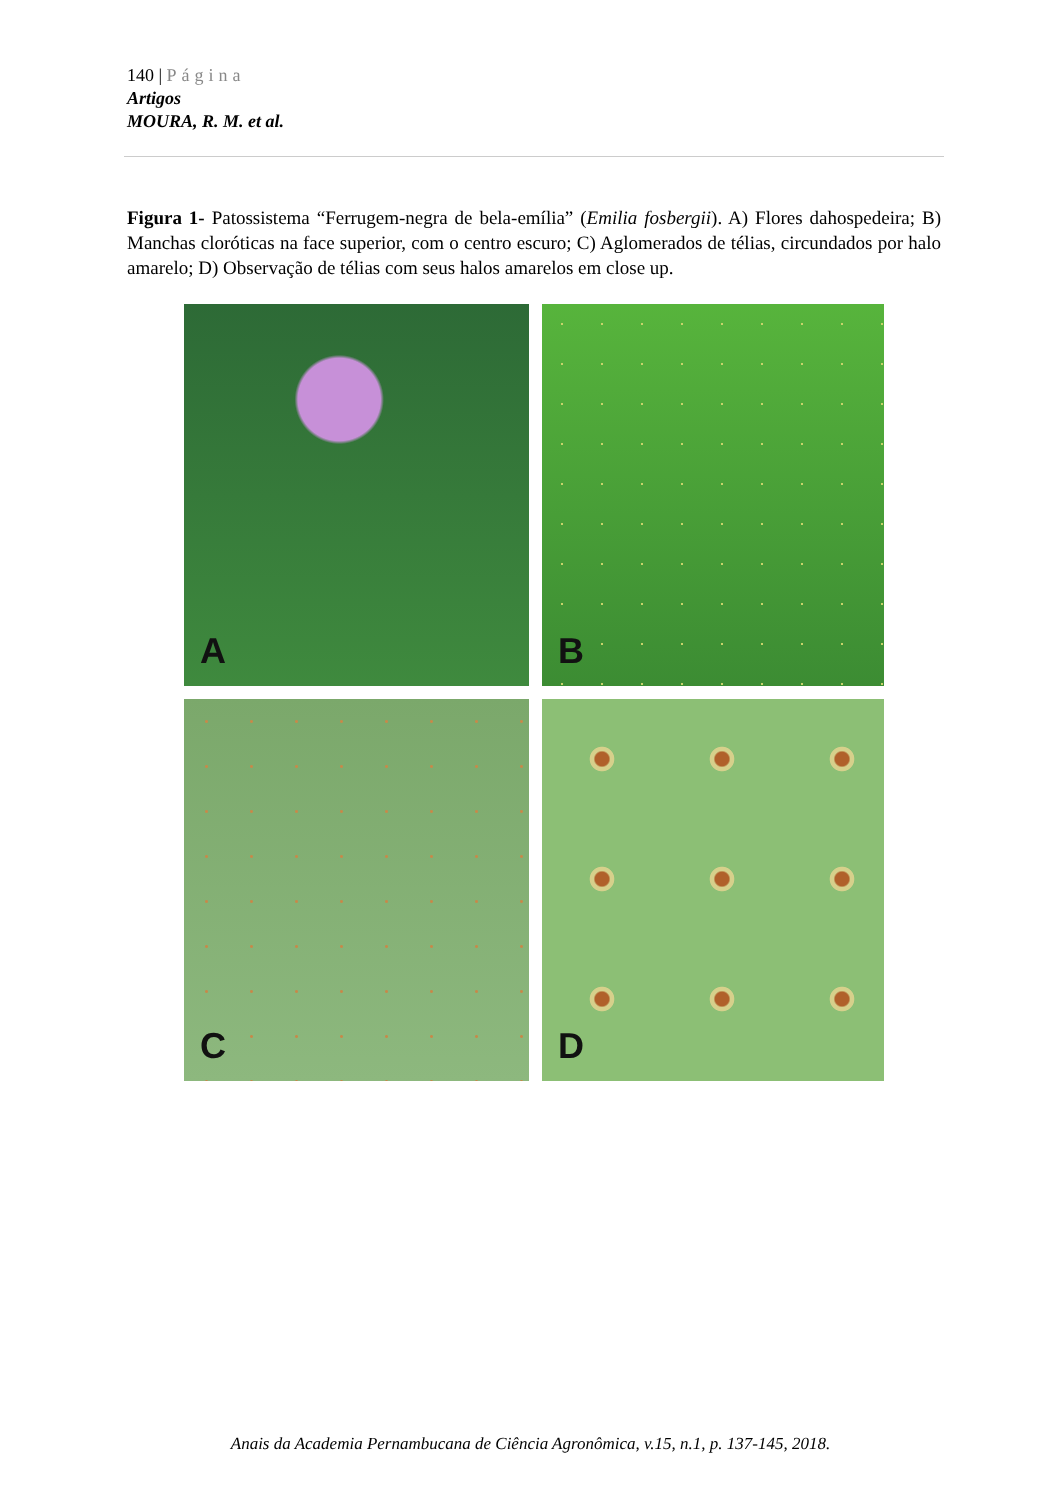140 | Página
Artigos
MOURA, R. M. et al.
Figura 1- Patossistema “Ferrugem-negra de bela-emília” (Emilia fosbergii). A) Flores dahospedeira; B) Manchas cloróticas na face superior, com o centro escuro; C) Aglomerados de télias, circundados por halo amarelo; D) Observação de télias com seus halos amarelos em close up.
A
B
C
D
Anais da Academia Pernambucana de Ciência Agronômica, v.15, n.1, p. 137-145, 2018.